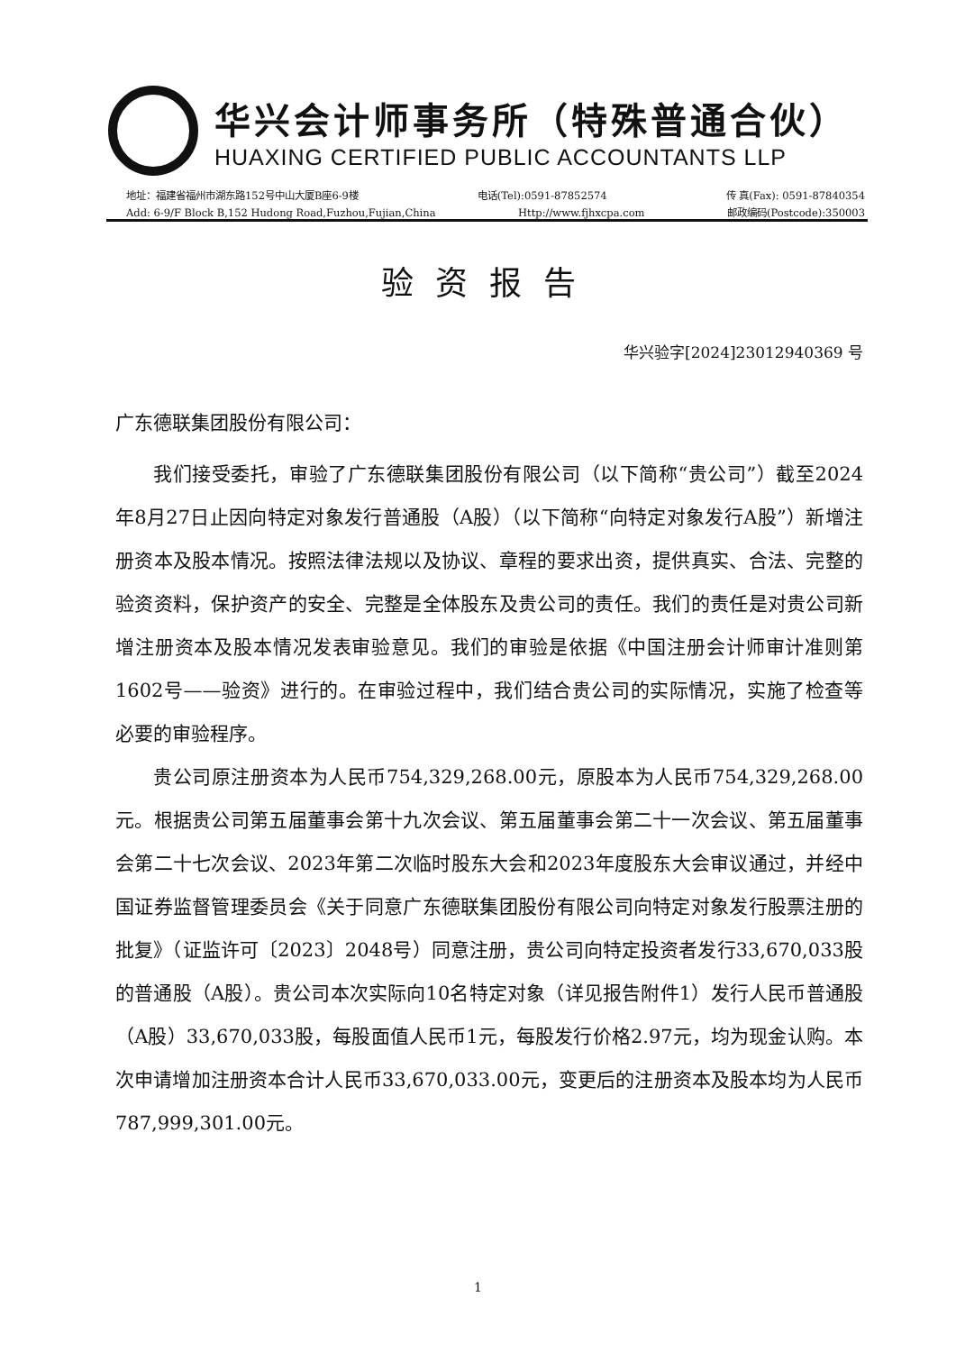华兴会计师事务所（特殊普通合伙）
HUAXING CERTIFIED PUBLIC ACCOUNTANTS LLP
地址：福建省福州市湖东路152号中山大厦B座6-9楼 电话(Tel):0591-87852574 传 真(Fax): 0591-87840354
Add: 6-9/F Block B,152 Hudong Road,Fuzhou,Fujian,China Http://www.fjhxcpa.com 邮政编码(Postcode):350003
验资报告
华兴验字[2024]23012940369 号
广东德联集团股份有限公司：
我们接受委托，审验了广东德联集团股份有限公司（以下简称“贵公司”）截至2024年8月27日止因向特定对象发行普通股（A股）（以下简称“向特定对象发行A股”）新增注册资本及股本情况。按照法律法规以及协议、章程的要求出资，提供真实、合法、完整的验资资料，保护资产的安全、完整是全体股东及贵公司的责任。我们的责任是对贵公司新增注册资本及股本情况发表审验意见。我们的审验是依据《中国注册会计师审计准则第1602号——验资》进行的。在审验过程中，我们结合贵公司的实际情况，实施了检查等必要的审验程序。
贵公司原注册资本为人民币754,329,268.00元，原股本为人民币754,329,268.00元。根据贵公司第五届董事会第十九次会议、第五届董事会第二十一次会议、第五届董事会第二十七次会议、2023年第二次临时股东大会和2023年度股东大会审议通过，并经中国证券监督管理委员会《关于同意广东德联集团股份有限公司向特定对象发行股票注册的批复》（证监许可〔2023〕2048号）同意注册，贵公司向特定投资者发行33,670,033股的普通股（A股）。贵公司本次实际向10名特定对象（详见报告附件1）发行人民币普通股（A股）33,670,033股，每股面值人民币1元，每股发行价格2.97元，均为现金认购。本次申请增加注册资本合计人民币33,670,033.00元，变更后的注册资本及股本均为人民币787,999,301.00元。
1